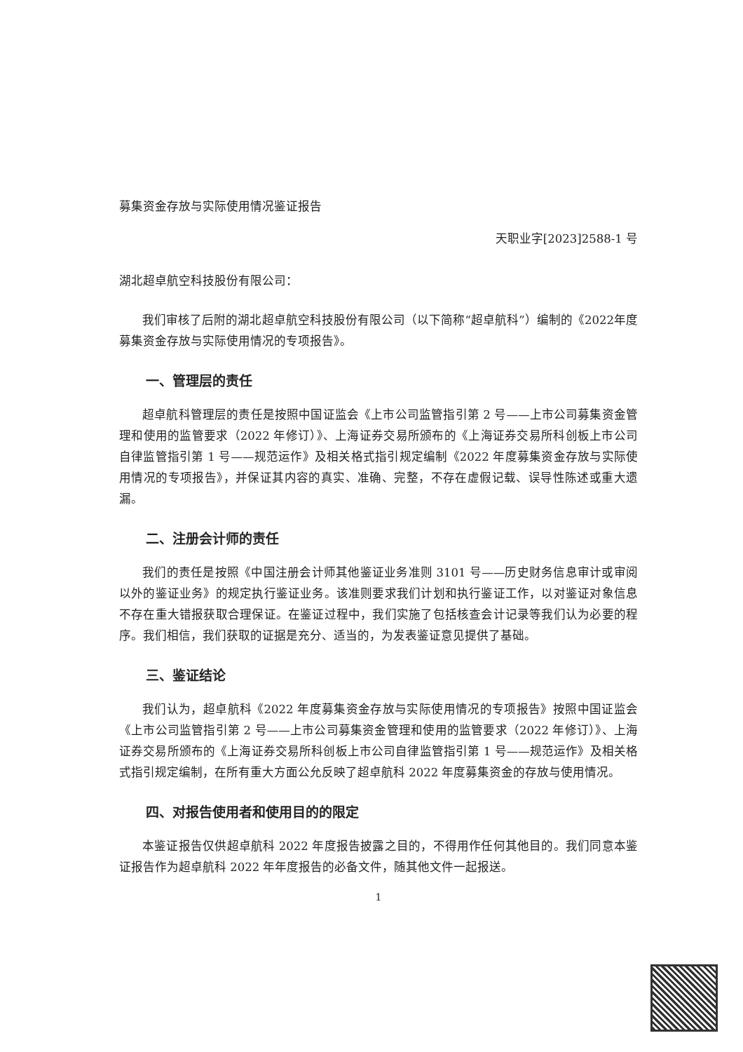募集资金存放与实际使用情况鉴证报告
天职业字[2023]2588-1 号
湖北超卓航空科技股份有限公司：
我们审核了后附的湖北超卓航空科技股份有限公司（以下简称“超卓航科”）编制的《2022年度募集资金存放与实际使用情况的专项报告》。
一、管理层的责任
超卓航科管理层的责任是按照中国证监会《上市公司监管指引第 2 号——上市公司募集资金管理和使用的监管要求（2022 年修订）》、上海证券交易所颁布的《上海证券交易所科创板上市公司自律监管指引第 1 号——规范运作》及相关格式指引规定编制《2022 年度募集资金存放与实际使用情况的专项报告》，并保证其内容的真实、准确、完整，不存在虚假记载、误导性陈述或重大遗漏。
二、注册会计师的责任
我们的责任是按照《中国注册会计师其他鉴证业务准则 3101 号——历史财务信息审计或审阅以外的鉴证业务》的规定执行鉴证业务。该准则要求我们计划和执行鉴证工作，以对鉴证对象信息不存在重大错报获取合理保证。在鉴证过程中，我们实施了包括核查会计记录等我们认为必要的程序。我们相信，我们获取的证据是充分、适当的，为发表鉴证意见提供了基础。
三、鉴证结论
我们认为，超卓航科《2022 年度募集资金存放与实际使用情况的专项报告》按照中国证监会《上市公司监管指引第 2 号——上市公司募集资金管理和使用的监管要求（2022 年修订）》、上海证券交易所颁布的《上海证券交易所科创板上市公司自律监管指引第 1 号——规范运作》及相关格式指引规定编制，在所有重大方面公允反映了超卓航科 2022 年度募集资金的存放与使用情况。
四、对报告使用者和使用目的的限定
本鉴证报告仅供超卓航科 2022 年度报告披露之目的，不得用作任何其他目的。我们同意本鉴证报告作为超卓航科 2022 年年度报告的必备文件，随其他文件一起报送。
1